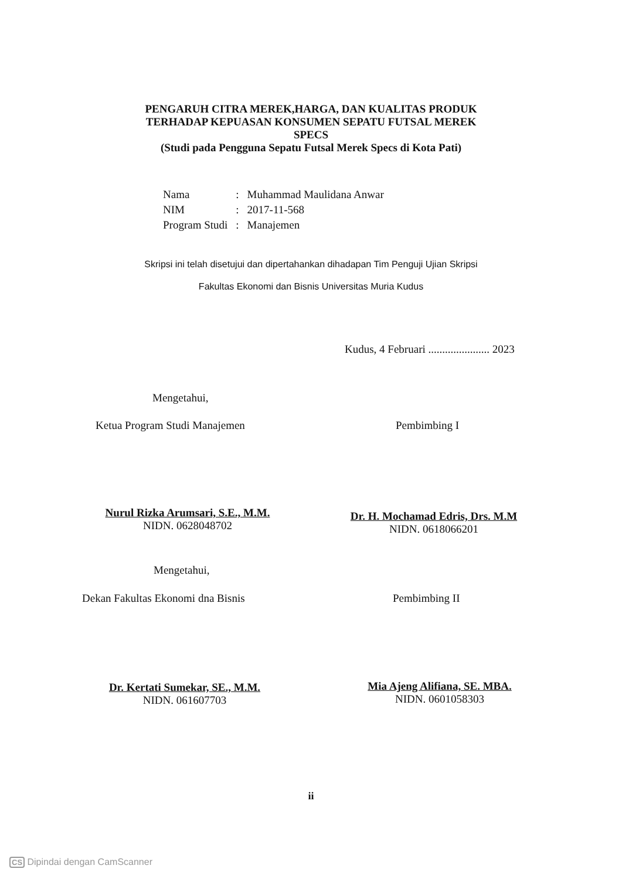PENGARUH CITRA MEREK,HARGA, DAN KUALITAS PRODUK
TERHADAP KEPUASAN KONSUMEN SEPATU FUTSAL MEREK
SPECS
(Studi pada Pengguna Sepatu Futsal Merek Specs di Kota Pati)
| Nama | : | Muhammad Maulidana Anwar |
| NIM | : | 2017-11-568 |
| Program Studi | : | Manajemen |
Skripsi ini telah disetujui dan dipertahankan dihadapan Tim Penguji Ujian Skripsi
Fakultas Ekonomi dan Bisnis Universitas Muria Kudus
Kudus, 4 Februari ...................... 2023
Mengetahui,
Ketua Program Studi Manajemen Pembimbing I
Nurul Rizka Arumsari, S.E., M.M.
NIDN. 0628048702
Dr. H. Mochamad Edris, Drs. M.M
NIDN. 0618066201
Mengetahui,
Dekan Fakultas Ekonomi dna Bisnis
Pembimbing II
Dr. Kertati Sumekar, SE., M.M.
NIDN. 061607703
Mia Ajeng Alifiana, SE. MBA.
NIDN. 0601058303
ii
CS Dipindai dengan CamScanner